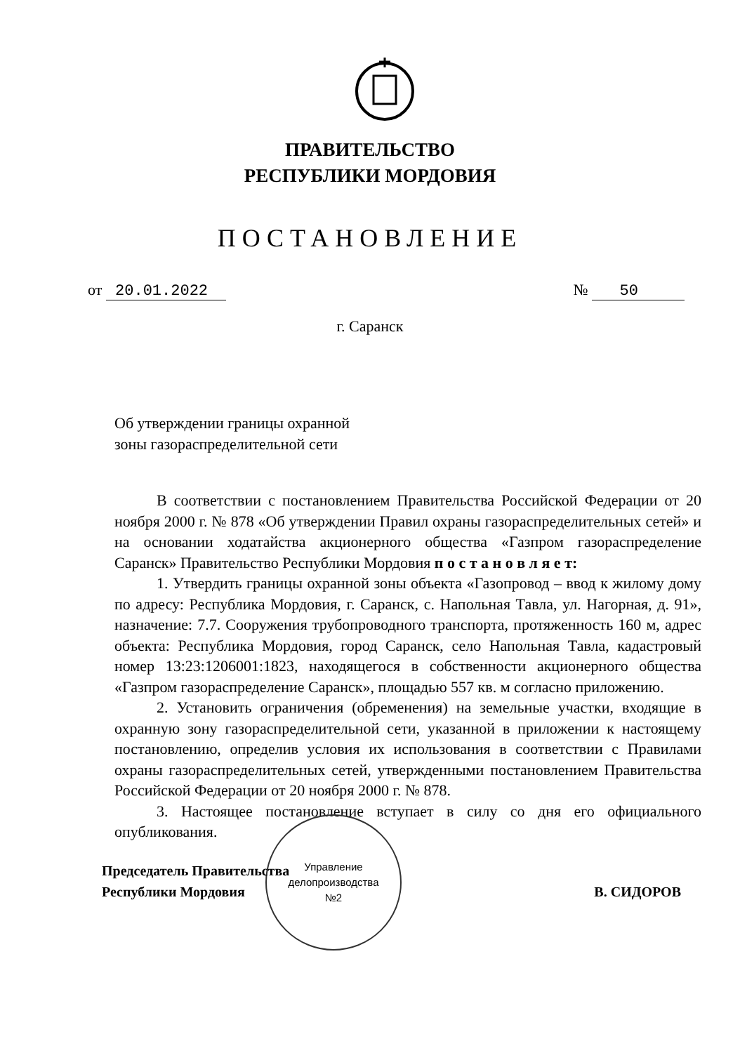ПРАВИТЕЛЬСТВО
РЕСПУБЛИКИ МОРДОВИЯ
ПОСТАНОВЛЕНИЕ
от 20.01.2022 № 50
г. Саранск
Об утверждении границы охранной
зоны газораспределительной сети
В соответствии с постановлением Правительства Российской Федерации от 20 ноября 2000 г. № 878 «Об утверждении Правил охраны газораспределительных сетей» и на основании ходатайства акционерного общества «Газпром газораспределение Саранск» Правительство Республики Мордовия п о с т а н о в л я е т:
1. Утвердить границы охранной зоны объекта «Газопровод – ввод к жилому дому по адресу: Республика Мордовия, г. Саранск, с. Напольная Тавла, ул. Нагорная, д. 91», назначение: 7.7. Сооружения трубопроводного транспорта, протяженность 160 м, адрес объекта: Республика Мордовия, город Саранск, село Напольная Тавла, кадастровый номер 13:23:1206001:1823, находящегося в собственности акционерного общества «Газпром газораспределение Саранск», площадью 557 кв. м согласно приложению.
2. Установить ограничения (обременения) на земельные участки, входящие в охранную зону газораспределительной сети, указанной в приложении к настоящему постановлению, определив условия их использования в соответствии с Правилами охраны газораспределительных сетей, утвержденными постановлением Правительства Российской Федерации от 20 ноября 2000 г. № 878.
3. Настоящее постановление вступает в силу со дня его официального опубликования.
Управление
делопроизводства
№2
Председатель Правительства
Республики Мордовия
В. СИДОРОВ